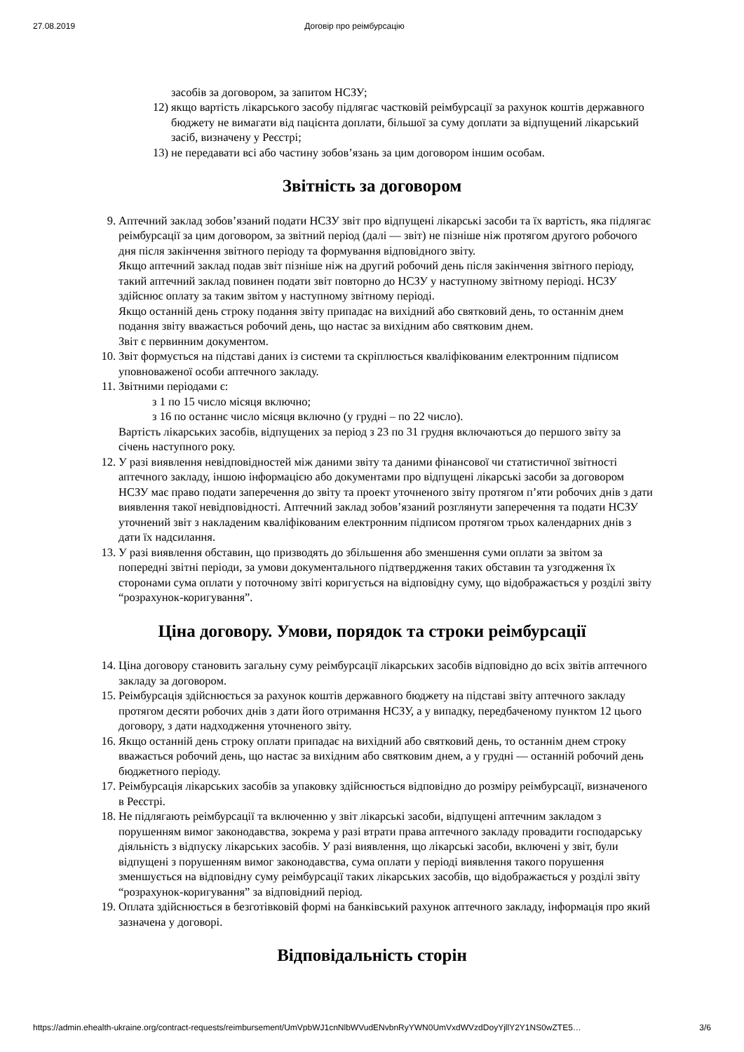27.08.2019 Договір про реімбурсацію
засобів за договором, за запитом НСЗУ;
12) якщо вартість лікарського засобу підлягає частковій реімбурсації за рахунок коштів державного бюджету не вимагати від пацієнта доплати, більшої за суму доплати за відпущений лікарський засіб, визначену у Реєстрі;
13) не передавати всі або частину зобов’язань за цим договором іншим особам.
Звітність за договором
9. Аптечний заклад зобов’язаний подати НСЗУ звіт про відпущені лікарські засоби та їх вартість, яка підлягає реімбурсації за цим договором, за звітний період (далі — звіт) не пізніше ніж протягом другого робочого дня після закінчення звітного періоду та формування відповідного звіту.
Якщо аптечний заклад подав звіт пізніше ніж на другий робочий день після закінчення звітного періоду, такий аптечний заклад повинен подати звіт повторно до НСЗУ у наступному звітному періоді. НСЗУ здійснює оплату за таким звітом у наступному звітному періоді.
Якщо останній день строку подання звіту припадає на вихідний або святковий день, то останнім днем подання звіту вважається робочий день, що настає за вихідним або святковим днем.
Звіт є первинним документом.
10. Звіт формується на підставі даних із системи та скріплюється кваліфікованим електронним підписом уповноваженої особи аптечного закладу.
11. Звітними періодами є:
з 1 по 15 число місяця включно;
з 16 по останнє число місяця включно (у грудні – по 22 число).
Вартість лікарських засобів, відпущених за період з 23 по 31 грудня включаються до першого звіту за січень наступного року.
12. У разі виявлення невідповідностей між даними звіту та даними фінансової чи статистичної звітності аптечного закладу, іншою інформацією або документами про відпущені лікарські засоби за договором НСЗУ має право подати заперечення до звіту та проект уточненого звіту протягом п’яти робочих днів з дати виявлення такої невідповідності. Аптечний заклад зобов’язаний розглянути заперечення та подати НСЗУ уточнений звіт з накладеним кваліфікованим електронним підписом протягом трьох календарних днів з дати їх надсилання.
13. У разі виявлення обставин, що призводять до збільшення або зменшення суми оплати за звітом за попередні звітні періоди, за умови документального підтвердження таких обставин та узгодження їх сторонами сума оплати у поточному звіті коригується на відповідну суму, що відображається у розділі звіту “розрахунок-коригування”.
Ціна договору. Умови, порядок та строки реімбурсації
14. Ціна договору становить загальну суму реімбурсації лікарських засобів відповідно до всіх звітів аптечного закладу за договором.
15. Реімбурсація здійснюється за рахунок коштів державного бюджету на підставі звіту аптечного закладу протягом десяти робочих днів з дати його отримання НСЗУ, а у випадку, передбаченому пунктом 12 цього договору, з дати надходження уточненого звіту.
16. Якщо останній день строку оплати припадає на вихідний або святковий день, то останнім днем строку вважається робочий день, що настає за вихідним або святковим днем, а у грудні — останній робочий день бюджетного періоду.
17. Реімбурсація лікарських засобів за упаковку здійснюється відповідно до розміру реімбурсації, визначеного в Реєстрі.
18. Не підлягають реімбурсації та включенню у звіт лікарські засоби, відпущені аптечним закладом з порушенням вимог законодавства, зокрема у разі втрати права аптечного закладу провадити господарську діяльність з відпуску лікарських засобів. У разі виявлення, що лікарські засоби, включені у звіт, були відпущені з порушенням вимог законодавства, сума оплати у періоді виявлення такого порушення зменшується на відповідну суму реімбурсації таких лікарських засобів, що відображається у розділі звіту “розрахунок-коригування” за відповідний період.
19. Оплата здійснюється в безготівковій формі на банківський рахунок аптечного закладу, інформація про який зазначена у договорі.
Відповідальність сторін
https://admin.ehealth-ukraine.org/contract-requests/reimbursement/UmVpbWJ1cnNlbWVudENvbnRyYWN0UmVxdWVzdDoyYjllY2Y1NS0wZTE5… 3/6